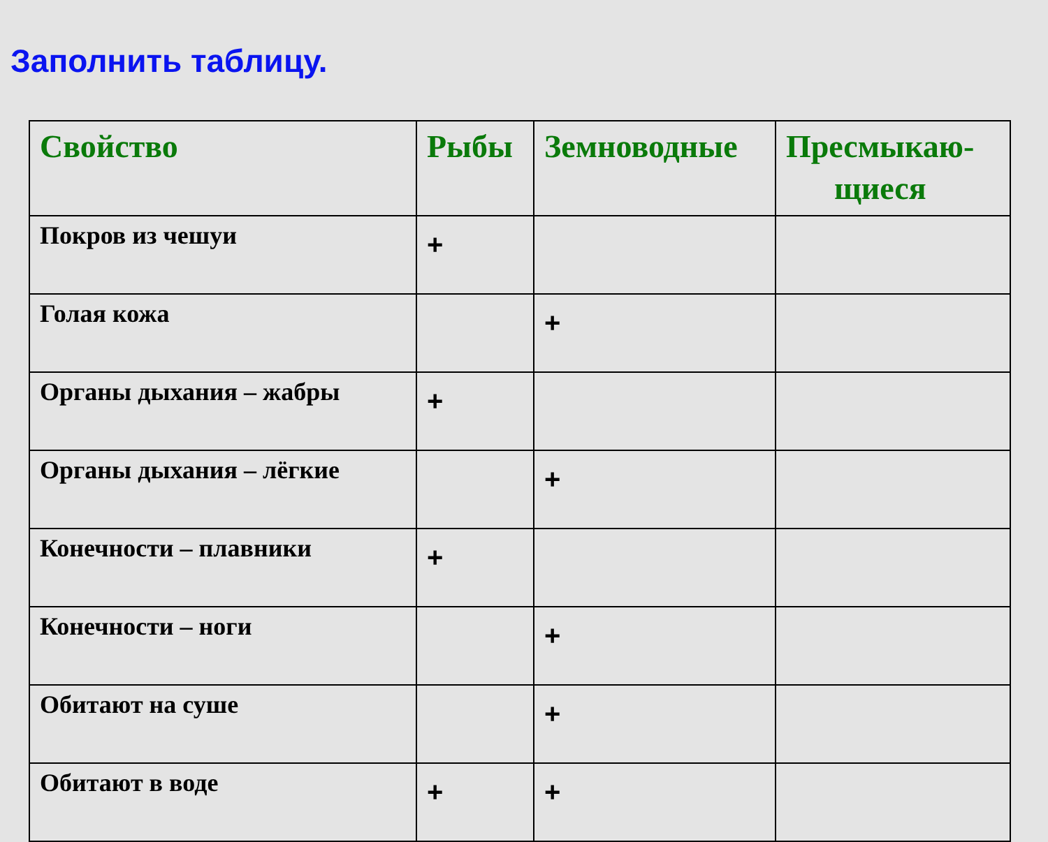Заполнить таблицу.
| Свойство | Рыбы | Земноводные | Пресмыкаю- щиеся |
| --- | --- | --- | --- |
| Покров из чешуи | + | | |
| Голая кожа | | + | |
| Органы дыхания – жабры | + | | |
| Органы дыхания – лёгкие | | + | |
| Конечности – плавники | + | | |
| Конечности – ноги | | + | |
| Обитают на суше | | + | |
| Обитают в воде | + | + | |